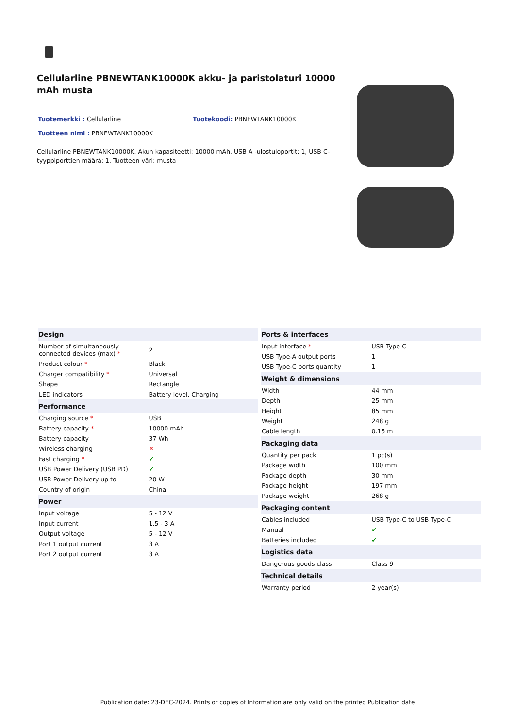Cellularline PBNEWTANK10000K akku- ja paristolaturi 10000 mAh musta
Tuotemerkki : Cellularline Tuotekoodi: PBNEWTANK10000K
Tuotteen nimi : PBNEWTANK10000K
Cellularline PBNEWTANK10000K. Akun kapasiteetti: 10000 mAh. USB A -ulostuloportit: 1, USB C-tyyppiporttien määrä: 1. Tuotteen väri: musta
| Design | |
| --- | --- |
| Number of simultaneously connected devices (max) * | 2 |
| Product colour * | Black |
| Charger compatibility * | Universal |
| Shape | Rectangle |
| LED indicators | Battery level, Charging |
| Performance | |
| Charging source * | USB |
| Battery capacity * | 10000 mAh |
| Battery capacity | 37 Wh |
| Wireless charging | ✕ |
| Fast charging * | ✔ |
| USB Power Delivery (USB PD) | ✔ |
| USB Power Delivery up to | 20 W |
| Country of origin | China |
| Power | |
| Input voltage | 5 - 12 V |
| Input current | 1.5 - 3 A |
| Output voltage | 5 - 12 V |
| Port 1 output current | 3 A |
| Port 2 output current | 3 A |
| Ports & interfaces | |
| --- | --- |
| Input interface * | USB Type-C |
| USB Type-A output ports | 1 |
| USB Type-C ports quantity | 1 |
| Weight & dimensions | |
| Width | 44 mm |
| Depth | 25 mm |
| Height | 85 mm |
| Weight | 248 g |
| Cable length | 0.15 m |
| Packaging data | |
| Quantity per pack | 1 pc(s) |
| Package width | 100 mm |
| Package depth | 30 mm |
| Package height | 197 mm |
| Package weight | 268 g |
| Packaging content | |
| Cables included | USB Type-C to USB Type-C |
| Manual | ✔ |
| Batteries included | ✔ |
| Logistics data | |
| Dangerous goods class | Class 9 |
| Technical details | |
| Warranty period | 2 year(s) |
Publication date: 23-DEC-2024. Prints or copies of Information are only valid on the printed Publication date